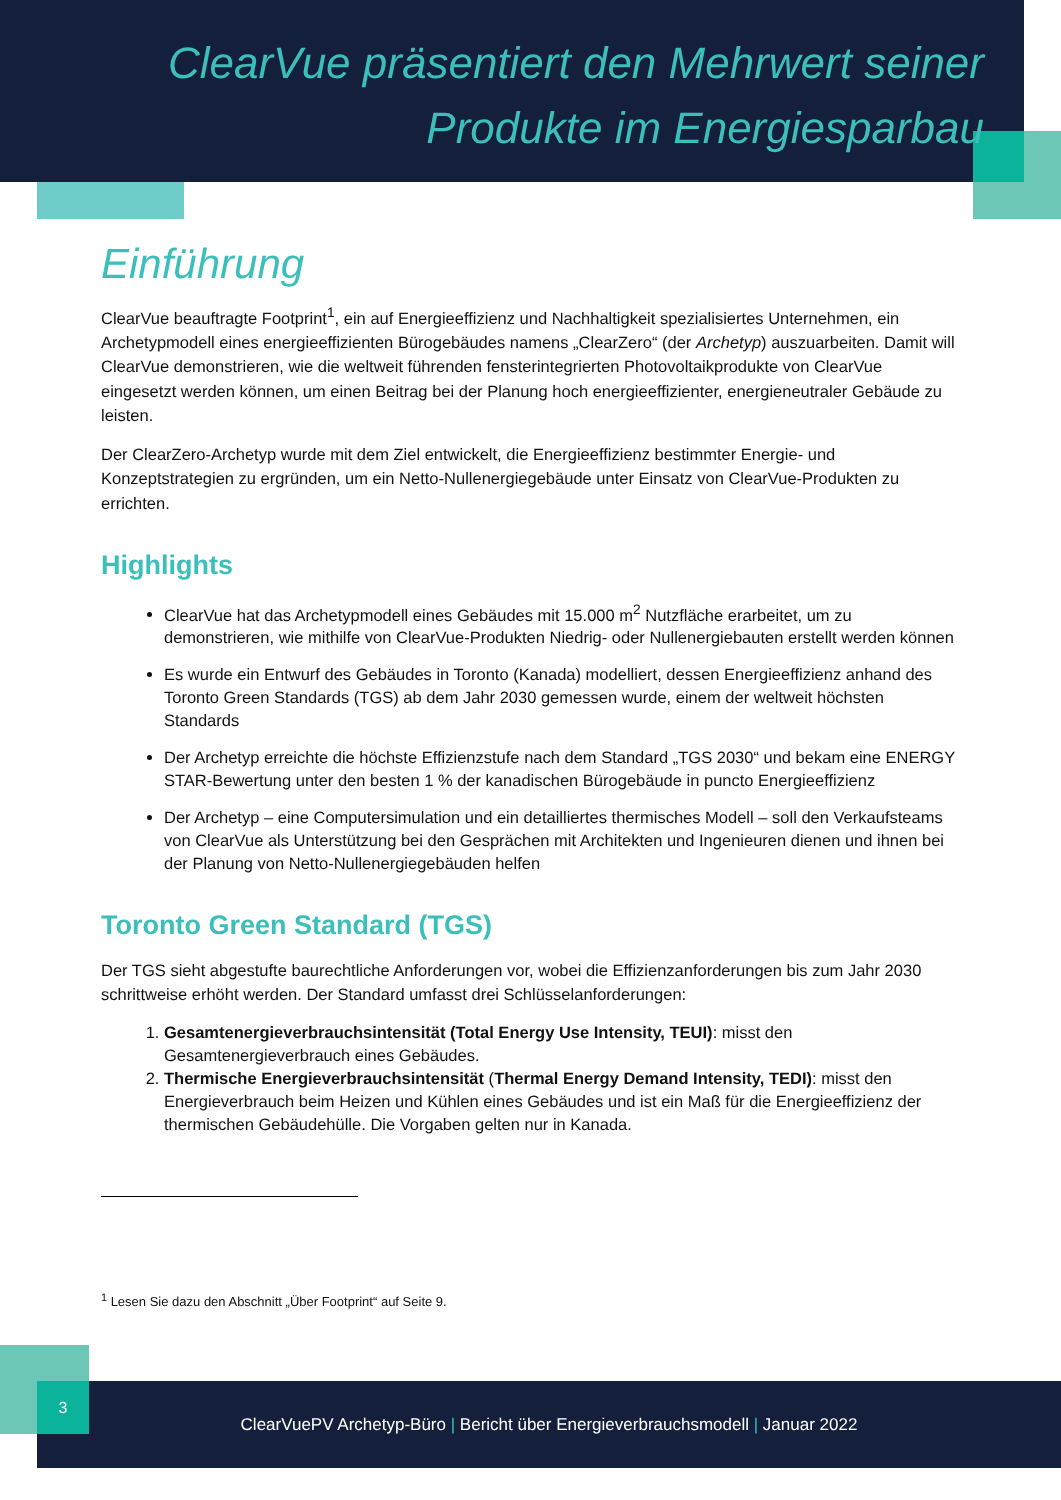ClearVue präsentiert den Mehrwert seiner Produkte im Energiesparbau
Einführung
ClearVue beauftragte Footprint<sup>1</sup>, ein auf Energieeffizienz und Nachhaltigkeit spezialisiertes Unternehmen, ein Archetypmodell eines energieeffizienten Bürogebäudes namens „ClearZero“ (der Archetyp) auszuarbeiten. Damit will ClearVue demonstrieren, wie die weltweit führenden fensterintegrierten Photovoltaikprodukte von ClearVue eingesetzt werden können, um einen Beitrag bei der Planung hoch energieeffizienter, energieneutraler Gebäude zu leisten.
Der ClearZero-Archetyp wurde mit dem Ziel entwickelt, die Energieeffizienz bestimmter Energie- und Konzeptstrategien zu ergründen, um ein Netto-Nullenergiegebäude unter Einsatz von ClearVue-Produkten zu errichten.
Highlights
ClearVue hat das Archetypmodell eines Gebäudes mit 15.000 m<sup>2</sup> Nutzfläche erarbeitet, um zu demonstrieren, wie mithilfe von ClearVue-Produkten Niedrig- oder Nullenergiebauten erstellt werden können
Es wurde ein Entwurf des Gebäudes in Toronto (Kanada) modelliert, dessen Energieeffizienz anhand des Toronto Green Standards (TGS) ab dem Jahr 2030 gemessen wurde, einem der weltweit höchsten Standards
Der Archetyp erreichte die höchste Effizienzstufe nach dem Standard „TGS 2030“ und bekam eine ENERGY STAR-Bewertung unter den besten 1 % der kanadischen Bürogebäude in puncto Energieeffizienz
Der Archetyp – eine Computersimulation und ein detailliertes thermisches Modell – soll den Verkaufsteams von ClearVue als Unterstützung bei den Gesprächen mit Architekten und Ingenieuren dienen und ihnen bei der Planung von Netto-Nullenergiegebäuden helfen
Toronto Green Standard (TGS)
Der TGS sieht abgestufte baurechtliche Anforderungen vor, wobei die Effizienzanforderungen bis zum Jahr 2030 schrittweise erhöht werden. Der Standard umfasst drei Schlüsselanforderungen:
1. Gesamtenergieverbrauchsintensität (Total Energy Use Intensity, TEUI): misst den Gesamtenergieverbrauch eines Gebäudes.
2. Thermische Energieverbrauchsintensität (Thermal Energy Demand Intensity, TEDI): misst den Energieverbrauch beim Heizen und Kühlen eines Gebäudes und ist ein Maß für die Energieeffizienz der thermischen Gebäudehülle. Die Vorgaben gelten nur in Kanada.
<sup>1</sup> Lesen Sie dazu den Abschnitt „Über Footprint“ auf Seite 9.
ClearVuePV Archetyp-Büro | Bericht über Energieverbrauchsmodell | Januar 2022 3